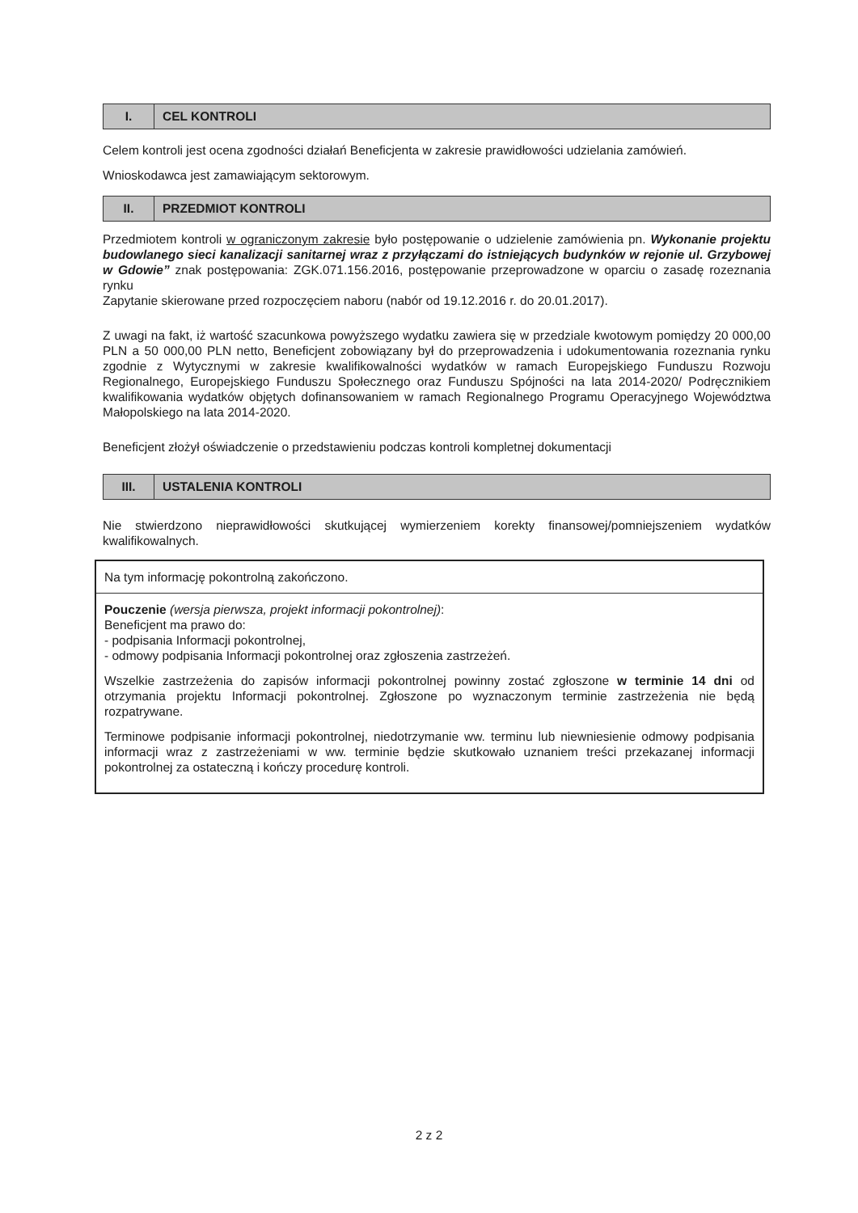| I. | CEL KONTROLI |
Celem kontroli jest ocena zgodności działań Beneficjenta w zakresie prawidłowości udzielania zamówień.
Wnioskodawca jest zamawiającym sektorowym.
| II. | PRZEDMIOT KONTROLI |
Przedmiotem kontroli w ograniczonym zakresie było postępowanie o udzielenie zamówienia pn. Wykonanie projektu budowlanego sieci kanalizacji sanitarnej wraz z przyłączami do istniejących budynków w rejonie ul. Grzybowej w Gdowie” znak postępowania: ZGK.071.156.2016, postępowanie przeprowadzone w oparciu o zasadę rozeznania rynku
Zapytanie skierowane przed rozpoczęciem naboru (nabór od 19.12.2016 r. do 20.01.2017).
Z uwagi na fakt, iż wartość szacunkowa powyższego wydatku zawiera się w przedziale kwotowym pomiędzy 20 000,00 PLN a 50 000,00 PLN netto, Beneficjent zobowiązany był do przeprowadzenia i udokumentowania rozeznania rynku zgodnie z Wytycznymi w zakresie kwalifikowalności wydatków w ramach Europejskiego Funduszu Rozwoju Regionalnego, Europejskiego Funduszu Społecznego oraz Funduszu Spójności na lata 2014-2020/ Podręcznikiem kwalifikowania wydatków objętych dofinansowaniem w ramach Regionalnego Programu Operacyjnego Województwa Małopolskiego na lata 2014-2020.
Beneficjent złożył oświadczenie o przedstawieniu podczas kontroli kompletnej dokumentacji
| III. | USTALENIA KONTROLI |
Nie stwierdzono nieprawidłowości skutkującej wymierzeniem korekty finansowej/pomniejszeniem wydatków kwalifikowalnych.
Na tym informację pokontrolną zakończono.
Pouczenie (wersja pierwsza, projekt informacji pokontrolnej):
Beneficjent ma prawo do:
- podpisania Informacji pokontrolnej,
- odmowy podpisania Informacji pokontrolnej oraz zgłoszenia zastrzeżeń.
Wszelkie zastrzeżenia do zapisów informacji pokontrolnej powinny zostać zgłoszone w terminie 14 dni od otrzymania projektu Informacji pokontrolnej. Zgłoszone po wyznaczonym terminie zastrzeżenia nie będą rozpatrywane.
Terminowe podpisanie informacji pokontrolnej, niedotrzymanie ww. terminu lub niewniesienie odmowy podpisania informacji wraz z zastrzeżeniami w ww. terminie będzie skutkowało uznaniem treści przekazanej informacji pokontrolnej za ostateczną i kończy procedurę kontroli.
2 z 2